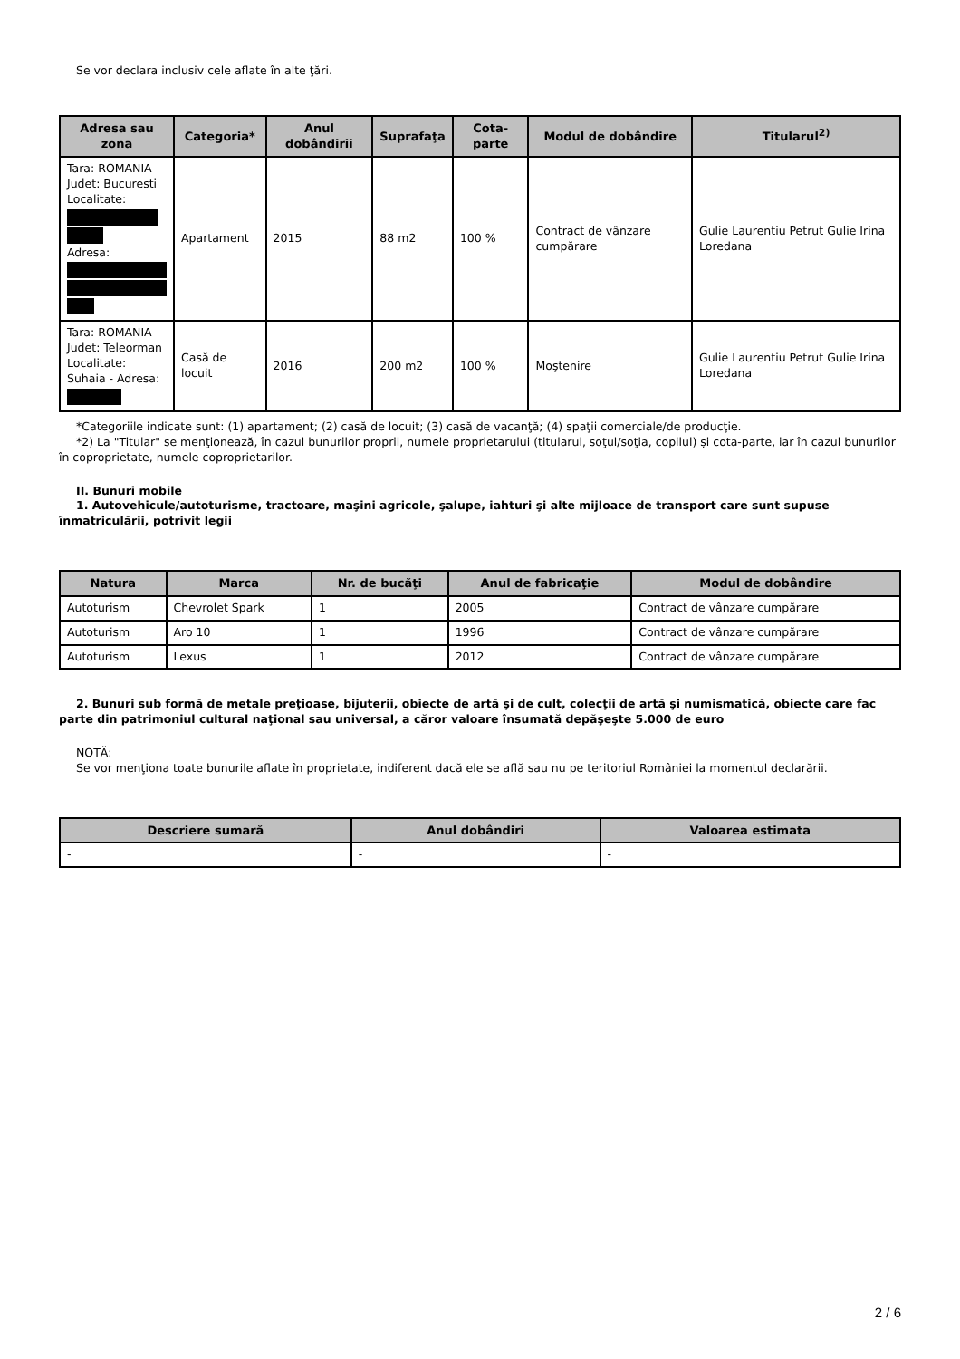Se vor declara inclusiv cele aflate în alte ţări.
| Adresa sau zona | Categoria* | Anul dobândirii | Suprafaţa | Cota-parte | Modul de dobândire | Titularul<sup>2)</sup> |
| --- | --- | --- | --- | --- | --- | --- |
| Tara: ROMANIA Judet: Bucuresti Localitate: Adresa: | Apartament | 2015 | 88 m2 | 100 % | Contract de vânzare cumpărare | Gulie Laurentiu Petrut Gulie Irina Loredana |
| Tara: ROMANIA Judet: Teleorman Localitate: Suhaia - Adresa: | Casă de locuit | 2016 | 200 m2 | 100 % | Moştenire | Gulie Laurentiu Petrut Gulie Irina Loredana |
*Categoriile indicate sunt: (1) apartament; (2) casă de locuit; (3) casă de vacanţă; (4) spaţii comerciale/de producţie.
*2) La "Titular" se menţionează, în cazul bunurilor proprii, numele proprietarului (titularul, soţul/soţia, copilul) și cota-parte, iar în cazul bunurilor în coproprietate, numele coproprietarilor.
II. Bunuri mobile
1. Autovehicule/autoturisme, tractoare, maşini agricole, şalupe, iahturi şi alte mijloace de transport care sunt supuse înmatriculării, potrivit legii
| Natura | Marca | Nr. de bucăţi | Anul de fabricaţie | Modul de dobândire |
| --- | --- | --- | --- | --- |
| Autoturism | Chevrolet Spark | 1 | 2005 | Contract de vânzare cumpărare |
| Autoturism | Aro 10 | 1 | 1996 | Contract de vânzare cumpărare |
| Autoturism | Lexus | 1 | 2012 | Contract de vânzare cumpărare |
2. Bunuri sub formă de metale preţioase, bijuterii, obiecte de artă şi de cult, colecţii de artă şi numismatică, obiecte care fac parte din patrimoniul cultural naţional sau universal, a căror valoare însumată depăşeşte 5.000 de euro
NOTĂ:
Se vor menţiona toate bunurile aflate în proprietate, indiferent dacă ele se află sau nu pe teritoriul României la momentul declarării.
| Descriere sumară | Anul dobândiri | Valoarea estimata |
| --- | --- | --- |
| - | - | - |
2 / 6